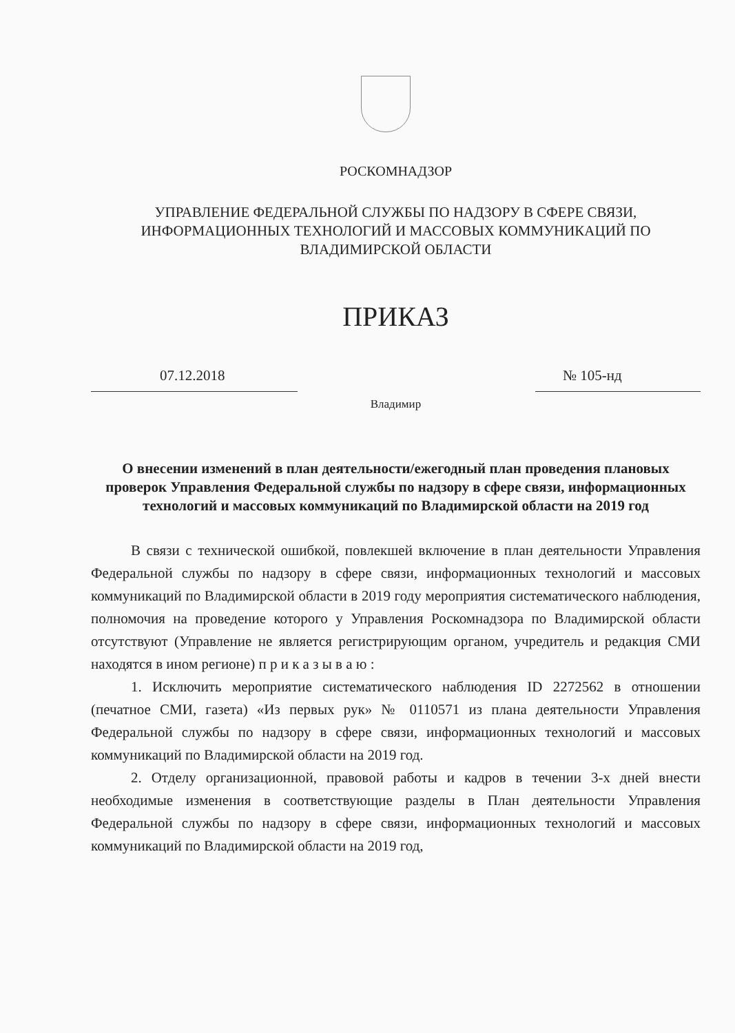РОСКОМНАДЗОР
УПРАВЛЕНИЕ ФЕДЕРАЛЬНОЙ СЛУЖБЫ ПО НАДЗОРУ В СФЕРЕ СВЯЗИ, ИНФОРМАЦИОННЫХ ТЕХНОЛОГИЙ И МАССОВЫХ КОММУНИКАЦИЙ ПО ВЛАДИМИРСКОЙ ОБЛАСТИ
ПРИКАЗ
07.12.2018 № 105-нд
Владимир
О внесении изменений в план деятельности/ежегодный план проведения плановых проверок Управления Федеральной службы по надзору в сфере связи, информационных технологий и массовых коммуникаций по Владимирской области на 2019 год
В связи с технической ошибкой, повлекшей включение в план деятельности Управления Федеральной службы по надзору в сфере связи, информационных технологий и массовых коммуникаций по Владимирской области в 2019 году мероприятия систематического наблюдения, полномочия на проведение которого у Управления Роскомнадзора по Владимирской области отсутствуют (Управление не является регистрирующим органом, учредитель и редакция СМИ находятся в ином регионе) п р и к а з ы в а ю :
1. Исключить мероприятие систематического наблюдения ID 2272562 в отношении (печатное СМИ, газета) «Из первых рук» № 0110571 из плана деятельности Управления Федеральной службы по надзору в сфере связи, информационных технологий и массовых коммуникаций по Владимирской области на 2019 год.
2. Отделу организационной, правовой работы и кадров в течении 3-х дней внести необходимые изменения в соответствующие разделы в План деятельности Управления Федеральной службы по надзору в сфере связи, информационных технологий и массовых коммуникаций по Владимирской области на 2019 год,